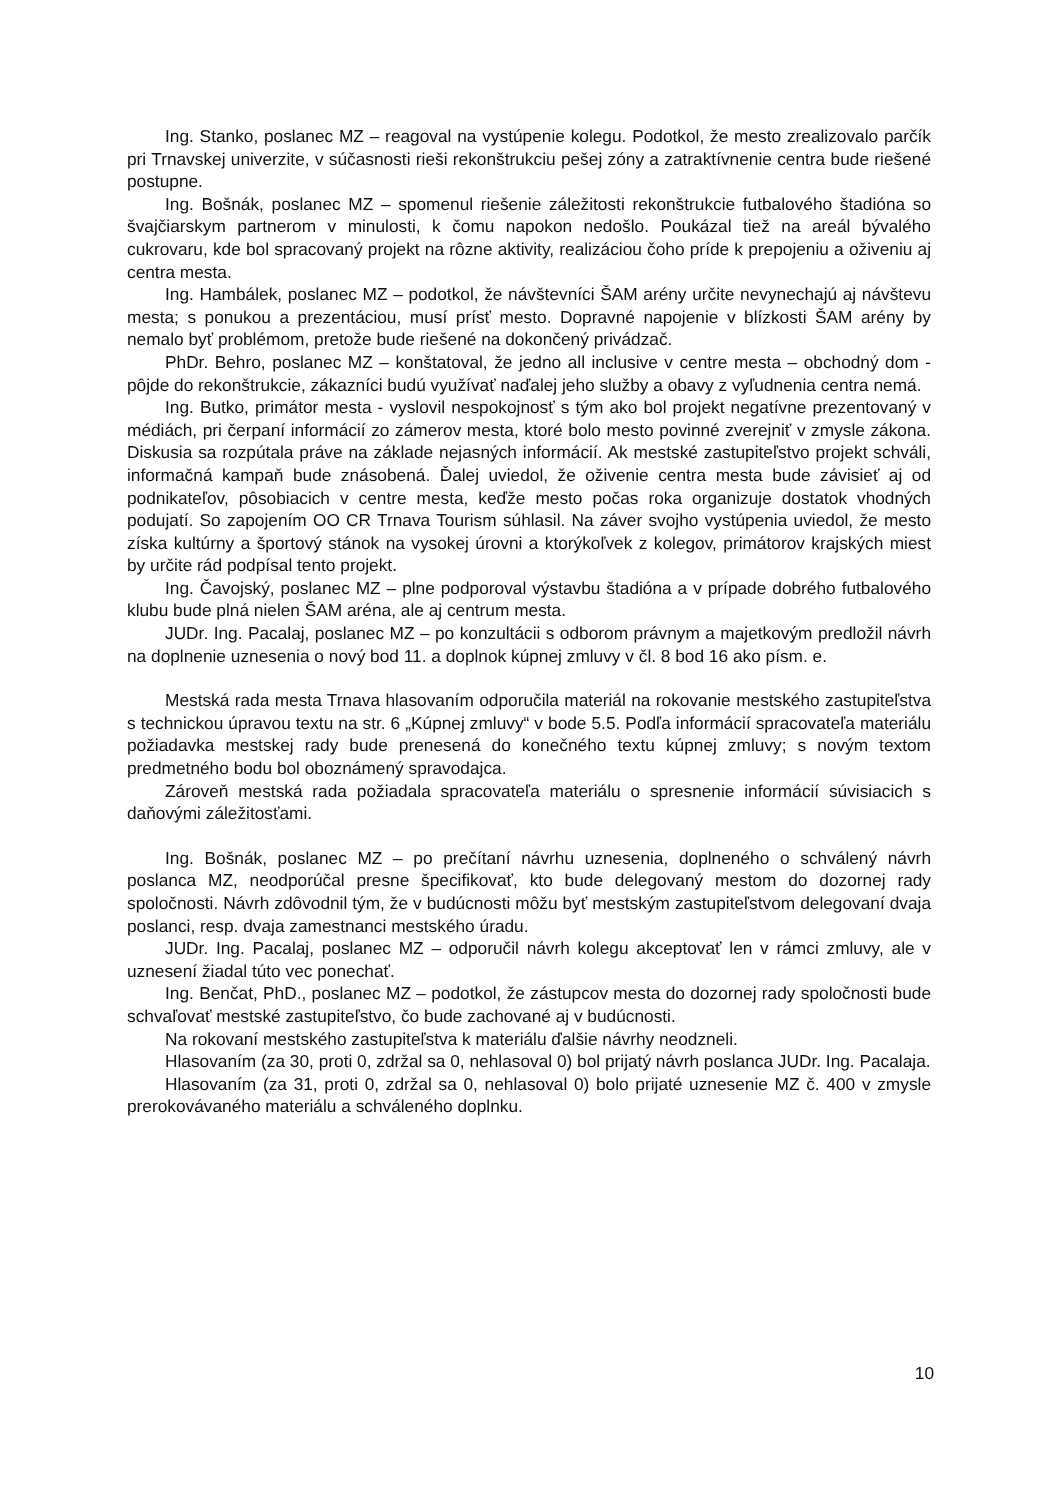Ing. Stanko, poslanec MZ – reagoval na vystúpenie kolegu. Podotkol, že mesto zrealizovalo parčík pri Trnavskej univerzite, v súčasnosti rieši rekonštrukciu pešej zóny a zatraktívnenie centra bude riešené postupne.
Ing. Bošnák, poslanec MZ – spomenul riešenie záležitosti rekonštrukcie futbalového štadióna so švajčiarskym partnerom v minulosti, k čomu napokon nedošlo. Poukázal tiež na areál bývalého cukrovaru, kde bol spracovaný projekt na rôzne aktivity, realizáciou čoho príde k prepojeniu a oživeniu aj centra mesta.
Ing. Hambálek, poslanec MZ – podotkol, že návštevníci ŠAM arény určite nevynechajú aj návštevu mesta; s ponukou a prezentáciou, musí prísť mesto. Dopravné napojenie v blízkosti ŠAM arény by nemalo byť problémom, pretože bude riešené na dokončený privádzač.
PhDr. Behro, poslanec MZ – konštatoval, že jedno all inclusive v centre mesta – obchodný dom - pôjde do rekonštrukcie, zákazníci budú využívať naďalej jeho služby a obavy z vyľudnenia centra nemá.
Ing. Butko, primátor mesta - vyslovil nespokojnosť s tým ako bol projekt negatívne prezentovaný v médiách, pri čerpaní informácií zo zámerov mesta, ktoré bolo mesto povinné zverejniť v zmysle zákona. Diskusia sa rozpútala práve na základe nejasných informácií. Ak mestské zastupiteľstvo projekt schváli, informačná kampaň bude znásobená. Ďalej uviedol, že oživenie centra mesta bude závisieť aj od podnikateľov, pôsobiacich v centre mesta, keďže mesto počas roka organizuje dostatok vhodných podujatí. So zapojením OO CR Trnava Tourism súhlasil. Na záver svojho vystúpenia uviedol, že mesto získa kultúrny a športový stánok na vysokej úrovni a ktorýkoľvek z kolegov, primátorov krajských miest by určite rád podpísal tento projekt.
Ing. Čavojský, poslanec MZ – plne podporoval výstavbu štadióna a v prípade dobrého futbalového klubu bude plná nielen ŠAM aréna, ale aj centrum mesta.
JUDr. Ing. Pacalaj, poslanec MZ – po konzultácii s odborom právnym a majetkovým predložil návrh na doplnenie uznesenia o nový bod 11. a doplnok kúpnej zmluvy v čl. 8 bod 16 ako písm. e.
Mestská rada mesta Trnava hlasovaním odporučila materiál na rokovanie mestského zastupiteľstva s technickou úpravou textu na str. 6 „Kúpnej zmluvy“ v bode 5.5. Podľa informácií spracovateľa materiálu požiadavka mestskej rady bude prenesená do konečného textu kúpnej zmluvy; s novým textom predmetného bodu bol oboznámený spravodajca.
Zároveň mestská rada požiadala spracovateľa materiálu o spresnenie informácií súvisiacich s daňovými záležitosťami.
Ing. Bošnák, poslanec MZ – po prečítaní návrhu uznesenia, doplneného o schválený návrh poslanca MZ, neodporúčal presne špecifikovať, kto bude delegovaný mestom do dozornej rady spoločnosti. Návrh zdôvodnil tým, že v budúcnosti môžu byť mestským zastupiteľstvom delegovaní dvaja poslanci, resp. dvaja zamestnanci mestského úradu.
JUDr. Ing. Pacalaj, poslanec MZ – odporučil návrh kolegu akceptovať len v rámci zmluvy, ale v uznesení žiadal túto vec ponechať.
Ing. Benčat, PhD., poslanec MZ – podotkol, že zástupcov mesta do dozornej rady spoločnosti bude schvaľovať mestské zastupiteľstvo, čo bude zachované aj v budúcnosti.
Na rokovaní mestského zastupiteľstva k materiálu ďalšie návrhy neodzneli.
Hlasovaním (za 30, proti 0, zdržal sa 0, nehlasoval 0) bol prijatý návrh poslanca JUDr. Ing. Pacalaja.
Hlasovaním (za 31, proti 0, zdržal sa 0, nehlasoval 0) bolo prijaté uznesenie MZ č. 400 v zmysle prerokovávaného materiálu a schváleného doplnku.
10